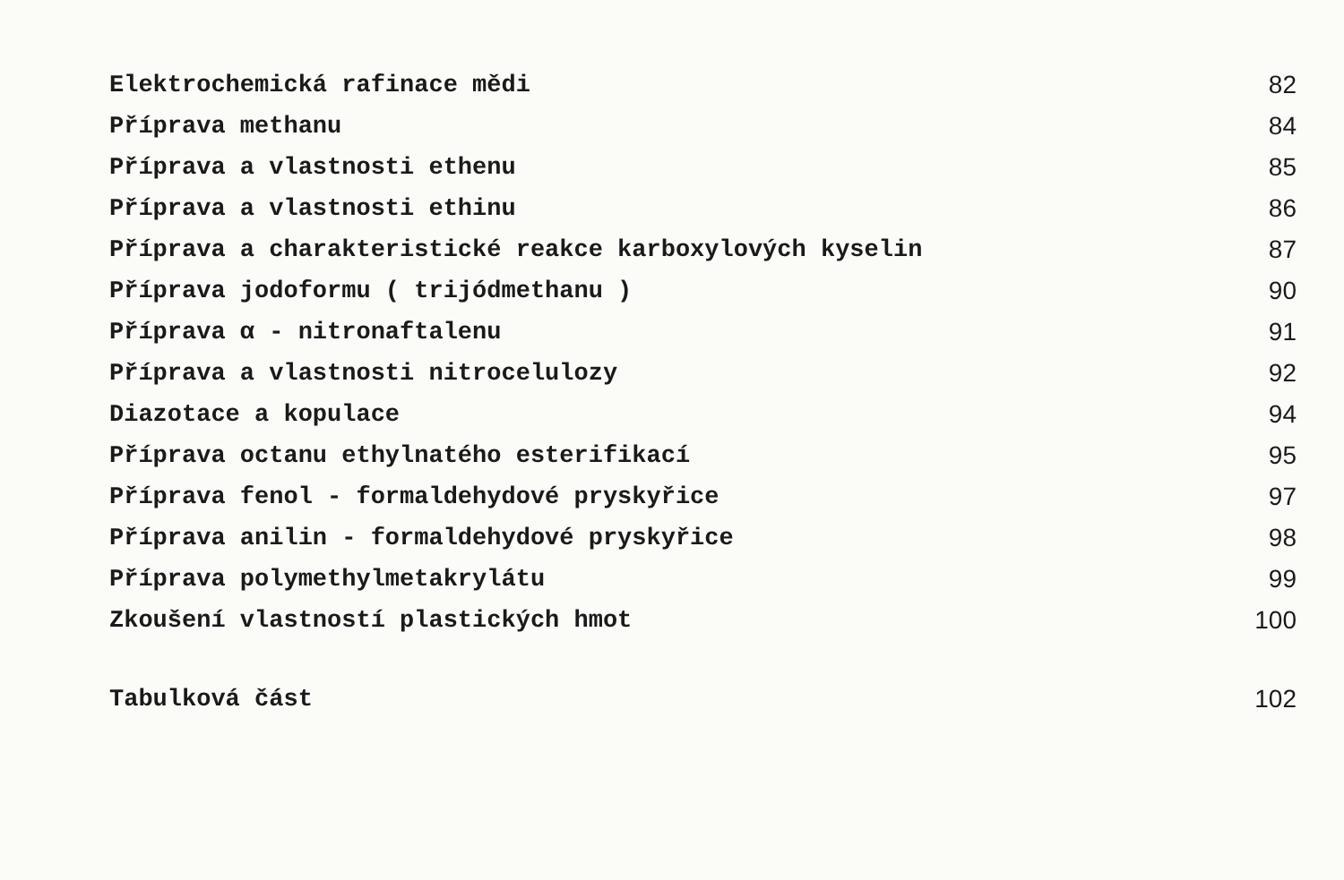| Elektrochemická rafinace mědi | 82 |
| Příprava methanu | 84 |
| Příprava a vlastnosti ethenu | 85 |
| Příprava a vlastnosti ethinu | 86 |
| Příprava a charakteristické reakce karboxylových kyselin | 87 |
| Příprava jodoformu ( trijódmethanu ) | 90 |
| Příprava α - nitronaftalenu | 91 |
| Příprava a vlastnosti nitrocelulozy | 92 |
| Diazotace a kopulace | 94 |
| Příprava octanu ethylnatého esterifikací | 95 |
| Příprava fenol - formaldehydové pryskyřice | 97 |
| Příprava anilin - formaldehydové pryskyřice | 98 |
| Příprava polymethylmetakrylátu | 99 |
| Zkoušení vlastností plastických hmot | 100 |
| Tabulková část | 102 |